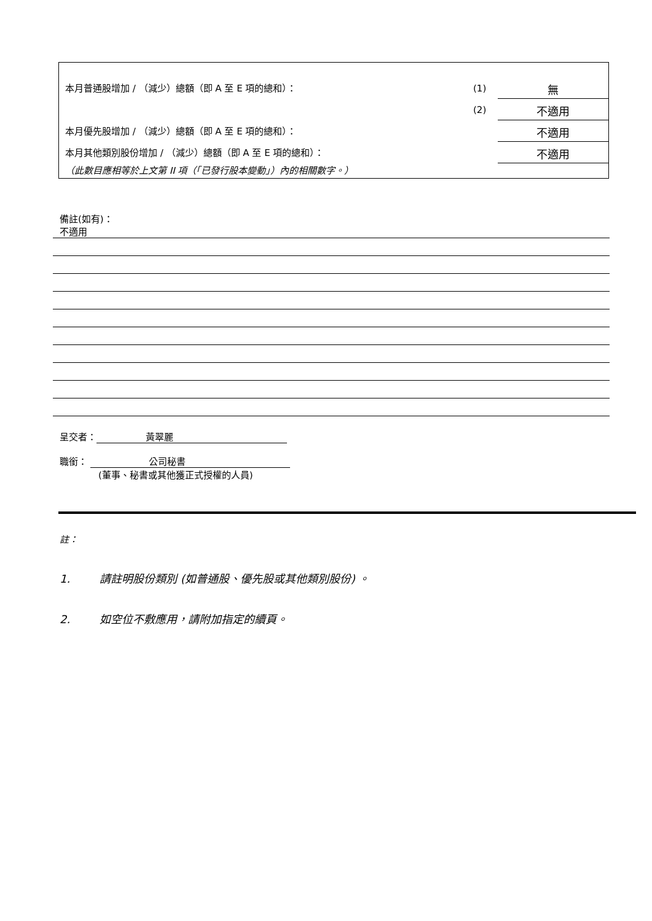本月普通股增加 / （減少）總額（即 A 至 E 項的總和）：
(1)
無
(2)
不適用
本月優先股增加 / （減少）總額（即 A 至 E 項的總和）：
不適用
本月其他類別股份增加 / （減少）總額（即 A 至 E 項的總和）：
不適用
（此數目應相等於上文第 II 項（「已發行股本變動」）內的相關數字。）
備註(如有)：
不適用
呈交者： 黃翠麗
職銜： 公司秘書
(董事、秘書或其他獲正式授權的人員)
註：
1. 請註明股份類別 (如普通股、優先股或其他類別股份) 。
2. 如空位不敷應用，請附加指定的續頁。